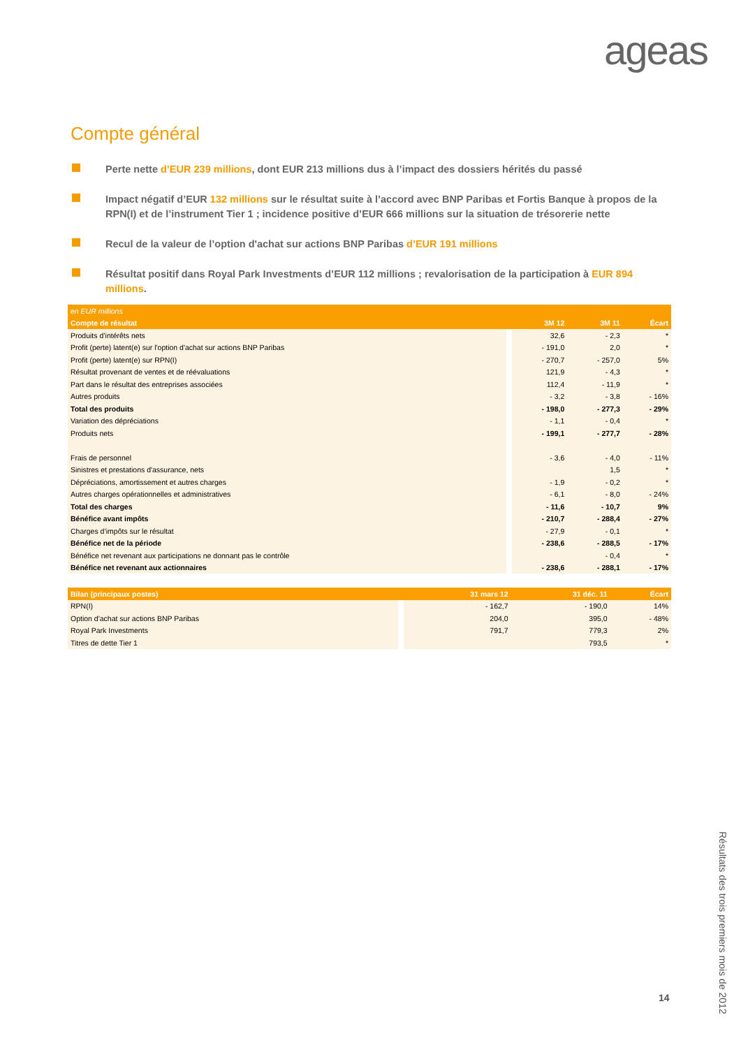ageas
Compte général
Perte nette d’EUR 239 millions, dont EUR 213 millions dus à l’impact des dossiers hérités du passé
Impact négatif d’EUR 132 millions sur le résultat suite à l’accord avec BNP Paribas et Fortis Banque à propos de la RPN(I) et de l’instrument Tier 1 ; incidence positive d’EUR 666 millions sur la situation de trésorerie nette
Recul de la valeur de l’option d'achat sur actions BNP Paribas d’EUR 191 millions
Résultat positif dans Royal Park Investments d’EUR 112 millions ; revalorisation de la participation à EUR 894 millions.
| en EUR millions | | | | |
| --- | --- | --- | --- | --- |
| Compte de résultat | | 3M 12 | 3M 11 | Écart |
| Produits d’intérêts nets | | 32,6 | - 2,3 | * |
| Profit (perte) latent(e) sur l'option d'achat sur actions BNP Paribas | | - 191,0 | 2,0 | * |
| Profit (perte) latent(e) sur RPN(I) | | - 270,7 | - 257,0 | 5% |
| Résultat provenant de ventes et de réévaluations | | 121,9 | - 4,3 | * |
| Part dans le résultat des entreprises associées | | 112,4 | - 11,9 | * |
| Autres produits | | - 3,2 | - 3,8 | - 16% |
| Total des produits | | - 198,0 | - 277,3 | - 29% |
| Variation des dépréciations | | - 1,1 | - 0,4 | * |
| Produits nets | | - 199,1 | - 277,7 | - 28% |
| Frais de personnel | | - 3,6 | - 4,0 | - 11% |
| Sinistres et prestations d'assurance, nets | | | 1,5 | * |
| Dépréciations, amortissement et autres charges | | - 1,9 | - 0,2 | * |
| Autres charges opérationnelles et administratives | | - 6,1 | - 8,0 | - 24% |
| Total des charges | | - 11,6 | - 10,7 | 9% |
| Bénéfice avant impôts | | - 210,7 | - 288,4 | - 27% |
| Charges d’impôts sur le résultat | | - 27,9 | - 0,1 | * |
| Bénéfice net de la période | | - 238,6 | - 288,5 | - 17% |
| Bénéfice net revenant aux participations ne donnant pas le contrôle | | | - 0,4 | * |
| Bénéfice net revenant aux actionnaires | | - 238,6 | - 288,1 | - 17% |
| Bilan (principaux postes) | | 31 mars 12 | 31 déc. 11 | Écart |
| --- | --- | --- | --- | --- |
| RPN(I) | | - 162,7 | - 190,0 | 14% |
| Option d'achat sur actions BNP Paribas | | 204,0 | 395,0 | - 48% |
| Royal Park Investments | | 791,7 | 779,3 | 2% |
| Titres de dette Tier 1 | | | 793,5 | * |
Résultats des trois premiers mois de 2012
14